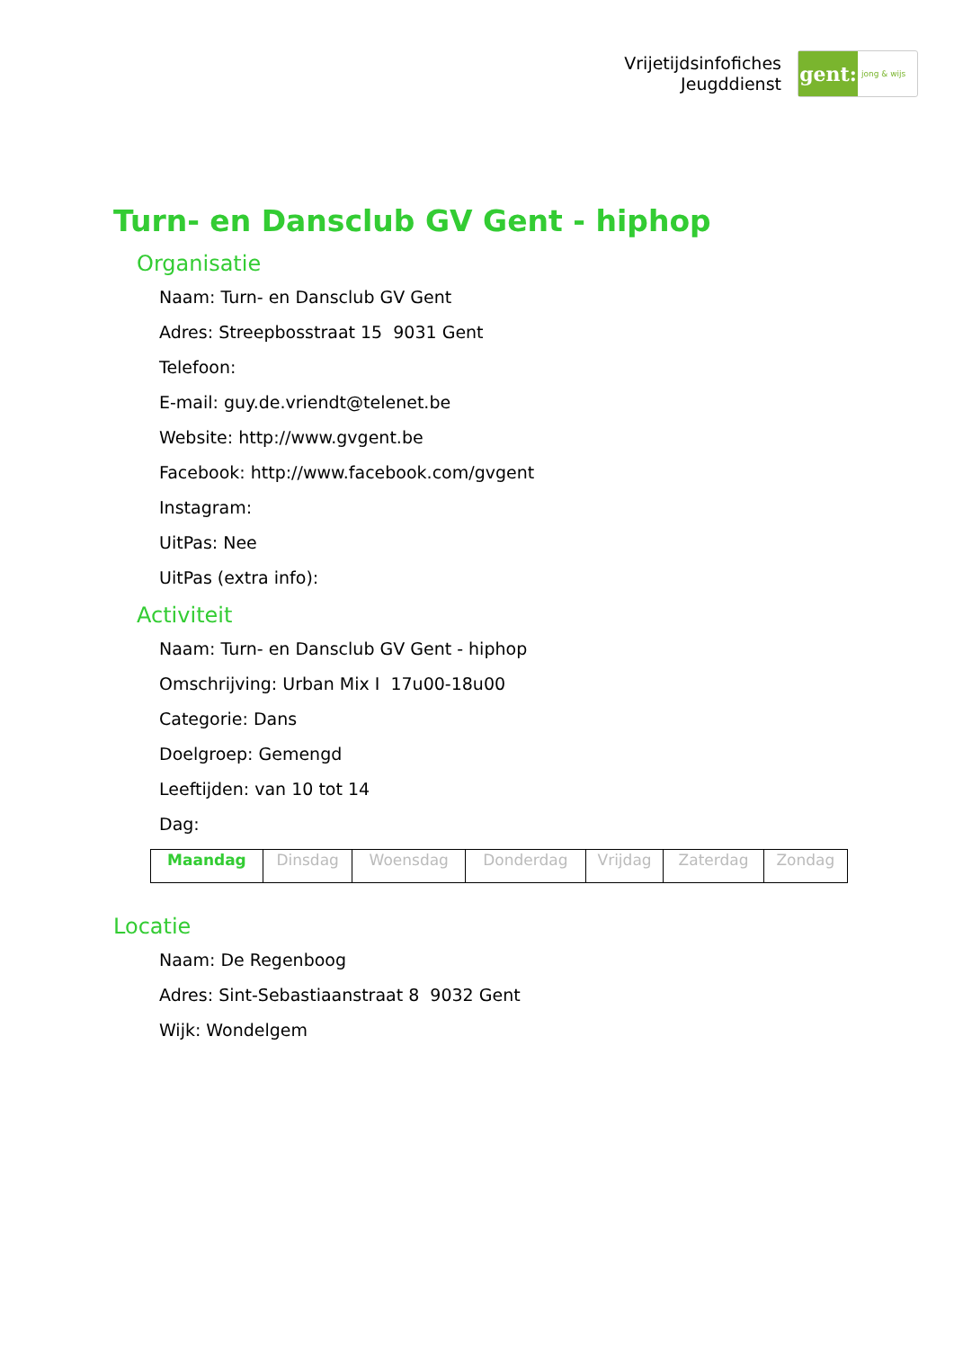Vrijetijdsinfofiches
Jeugddienst
gent:
jong & wijs
Turn- en Dansclub GV Gent - hiphop
Organisatie
Naam: Turn- en Dansclub GV Gent
Adres: Streepbosstraat 15 9031 Gent
Telefoon:
E-mail: guy.de.vriendt@telenet.be
Website: http://www.gvgent.be
Facebook: http://www.facebook.com/gvgent
Instagram:
UitPas: Nee
UitPas (extra info):
Activiteit
Naam: Turn- en Dansclub GV Gent - hiphop
Omschrijving: Urban Mix I 17u00-18u00
Categorie: Dans
Doelgroep: Gemengd
Leeftijden: van 10 tot 14
Dag:
| Maandag | Dinsdag | Woensdag | Donderdag | Vrijdag | Zaterdag | Zondag |
Locatie
Naam: De Regenboog
Adres: Sint-Sebastiaanstraat 8 9032 Gent
Wijk: Wondelgem